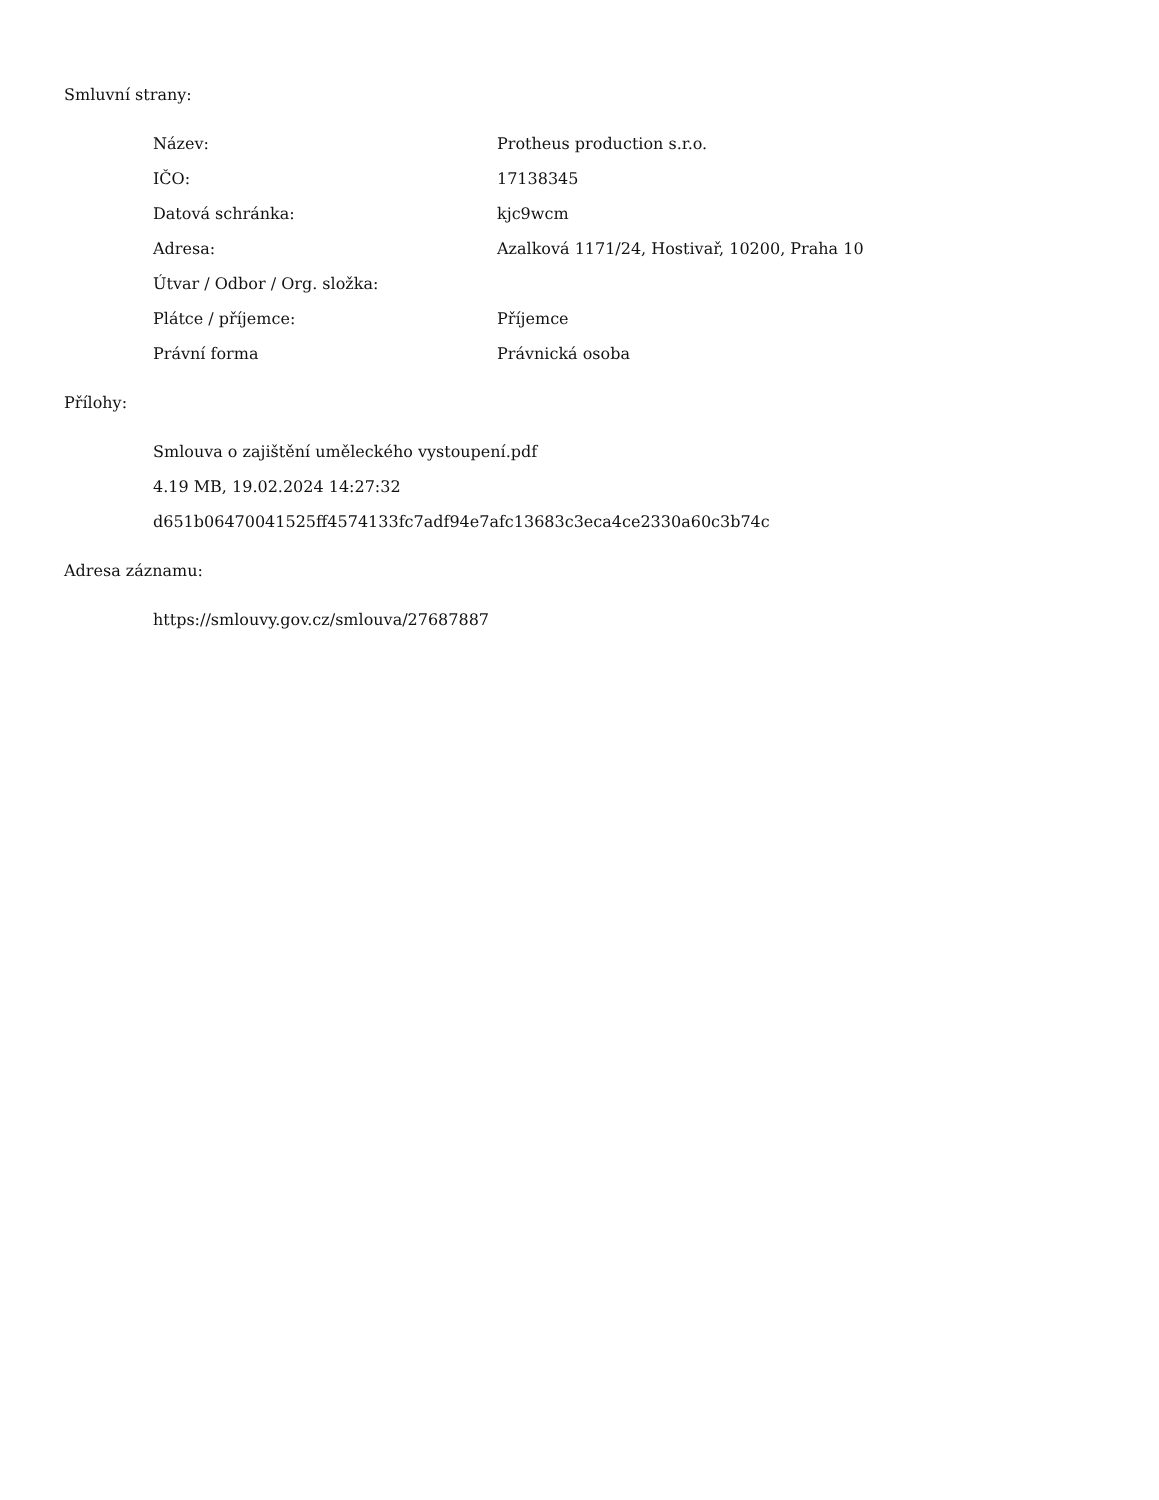Smluvní strany:
| Název: | Protheus production s.r.o. |
| IČO: | 17138345 |
| Datová schránka: | kjc9wcm |
| Adresa: | Azalková 1171/24, Hostivař, 10200, Praha 10 |
| Útvar / Odbor / Org. složka: | |
| Plátce / příjemce: | Příjemce |
| Právní forma | Právnická osoba |
Přílohy:
Smlouva o zajištění uměleckého vystoupení.pdf
4.19 MB, 19.02.2024 14:27:32
d651b06470041525ff4574133fc7adf94e7afc13683c3eca4ce2330a60c3b74c
Adresa záznamu:
https://smlouvy.gov.cz/smlouva/27687887